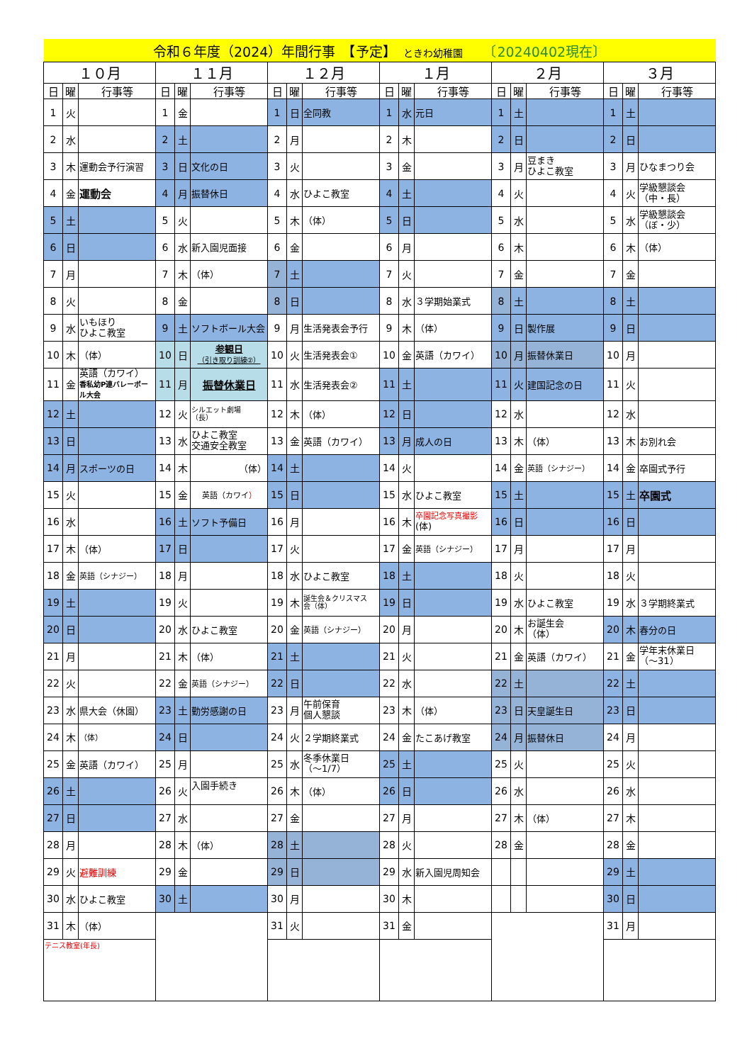| 令和６年度（2024）年間行事 【予定】 ときわ幼稚園 〔20240402現在〕 | | | | | | | | | | | | | | | | | |
| １０月 | | | １１月 | | | １２月 | | | １月 | | | ２月 | | | ３月 | | |
| 日 | 曜 | 行事等 | 日 | 曜 | 行事等 | 日 | 曜 | 行事等 | 日 | 曜 | 行事等 | 日 | 曜 | 行事等 | 日 | 曜 | 行事等 |
| 1 | 火 | | 1 | 金 | | 1 | 日 | 全同教 | 1 | 水 | 元日 | 1 | 土 | | 1 | 土 | |
| 2 | 水 | | 2 | 土 | | 2 | 月 | | 2 | 木 | | 2 | 日 | | 2 | 日 | |
| 3 | 木 | 運動会予行演習 | 3 | 日 | 文化の日 | 3 | 火 | | 3 | 金 | | 3 | 月 | 豆まき ひよこ教室 | 3 | 月 | ひなまつり会 |
| 4 | 金 | 運動会 | 4 | 月 | 振替休日 | 4 | 水 | ひよこ教室 | 4 | 土 | | 4 | 火 | | 4 | 火 | 学級懇談会 （中・長） |
| 5 | 土 | | 5 | 火 | | 5 | 木 | （体） | 5 | 日 | | 5 | 水 | | 5 | 水 | 学級懇談会 （ぼ・少） |
| 6 | 日 | | 6 | 水 | 新入園児面接 | 6 | 金 | | 6 | 月 | | 6 | 木 | | 6 | 木 | （体） |
| 7 | 月 | | 7 | 木 | （体） | 7 | 土 | | 7 | 火 | | 7 | 金 | | 7 | 金 | |
| 8 | 火 | | 8 | 金 | | 8 | 日 | | 8 | 水 | ３学期始業式 | 8 | 土 | | 8 | 土 | |
| 9 | 水 | いもほり ひよこ教室 | 9 | 土 | ソフトボール大会 | 9 | 月 | 生活発表会予行 | 9 | 木 | （体） | 9 | 日 | 製作展 | 9 | 日 | |
| 10 | 木 | （体） | 10 | 日 | 参観日 （引き取り訓練②） | 10 | 火 | 生活発表会① | 10 | 金 | 英語（カワイ） | 10 | 月 | 振替休業日 | 10 | 月 | |
| 11 | 金 | 英語（カワイ） 香私幼P連バレーボール大会 | 11 | 月 | 振替休業日 | 11 | 水 | 生活発表会② | 11 | 土 | | 11 | 火 | 建国記念の日 | 11 | 火 | |
| 12 | 土 | | 12 | 火 | シルエット劇場 （長） | 12 | 木 | （体） | 12 | 日 | | 12 | 水 | | 12 | 水 | |
| 13 | 日 | | 13 | 水 | ひよこ教室 交通安全教室 | 13 | 金 | 英語（カワイ） | 13 | 月 | 成人の日 | 13 | 木 | （体） | 13 | 木 | お別れ会 |
| 14 | 月 | スポーツの日 | 14 | 木 | （体） | 14 | 土 | | 14 | 火 | | 14 | 金 | 英語（シナジー） | 14 | 金 | 卒園式予行 |
| 15 | 火 | | 15 | 金 | 英語（カワイ ） | 15 | 日 | | 15 | 水 | ひよこ教室 | 15 | 土 | | 15 | 土 | 卒園式 |
| 16 | 水 | | 16 | 土 | ソフト予備日 | 16 | 月 | | 16 | 木 | 卒園記念写真撮影 (体) | 16 | 日 | | 16 | 日 | |
| 17 | 木 | （体） | 17 | 日 | | 17 | 火 | | 17 | 金 | 英語（シナジー） | 17 | 月 | | 17 | 月 | |
| 18 | 金 | 英語（シナジー） | 18 | 月 | | 18 | 水 | ひよこ教室 | 18 | 土 | | 18 | 火 | | 18 | 火 | |
| 19 | 土 | | 19 | 火 | | 19 | 木 | 誕生会＆クリスマス 会（体） | 19 | 日 | | 19 | 水 | ひよこ教室 | 19 | 水 | ３学期終業式 |
| 20 | 日 | | 20 | 水 | ひよこ教室 | 20 | 金 | 英語（シナジー） | 20 | 月 | | 20 | 木 | お誕生会 （体） | 20 | 木 | 春分の日 |
| 21 | 月 | | 21 | 木 | （体） | 21 | 土 | | 21 | 火 | | 21 | 金 | 英語（カワイ） | 21 | 金 | 学年末休業日 （～31） |
| 22 | 火 | | 22 | 金 | 英語（シナジー） | 22 | 日 | | 22 | 水 | | 22 | 土 | | 22 | 土 | |
| 23 | 水 | 県大会（休園） | 23 | 土 | 勤労感謝の日 | 23 | 月 | 午前保育 個人懇談 | 23 | 木 | （体） | 23 | 日 | 天皇誕生日 | 23 | 日 | |
| 24 | 木 | （体） | 24 | 日 | | 24 | 火 | ２学期終業式 | 24 | 金 | たこあげ教室 | 24 | 月 | 振替休日 | 24 | 月 | |
| 25 | 金 | 英語（カワイ） | 25 | 月 | | 25 | 水 | 冬季休業日 （～1/7） | 25 | 土 | | 25 | 火 | | 25 | 火 | |
| 26 | 土 | | 26 | 火 | 入園手続き | 26 | 木 | （体） | 26 | 日 | | 26 | 水 | | 26 | 水 | |
| 27 | 日 | | 27 | 水 | | 27 | 金 | | 27 | 月 | | 27 | 木 | （体） | 27 | 木 | |
| 28 | 月 | | 28 | 木 | （体） | 28 | 土 | | 28 | 火 | | 28 | 金 | | 28 | 金 | |
| 29 | 火 | 避難訓練 | 29 | 金 | | 29 | 日 | | 29 | 水 | 新入園児周知会 | | | | 29 | 土 | |
| 30 | 水 | ひよこ教室 | 30 | 土 | | 30 | 月 | | 30 | 木 | | | | | 30 | 日 | |
| 31 | 木 | （体） | | | | 31 | 火 | | 31 | 金 | | | | | 31 | 月 | |
| テニス教室(年長) | | | | | | | | | | | | | | | | | |